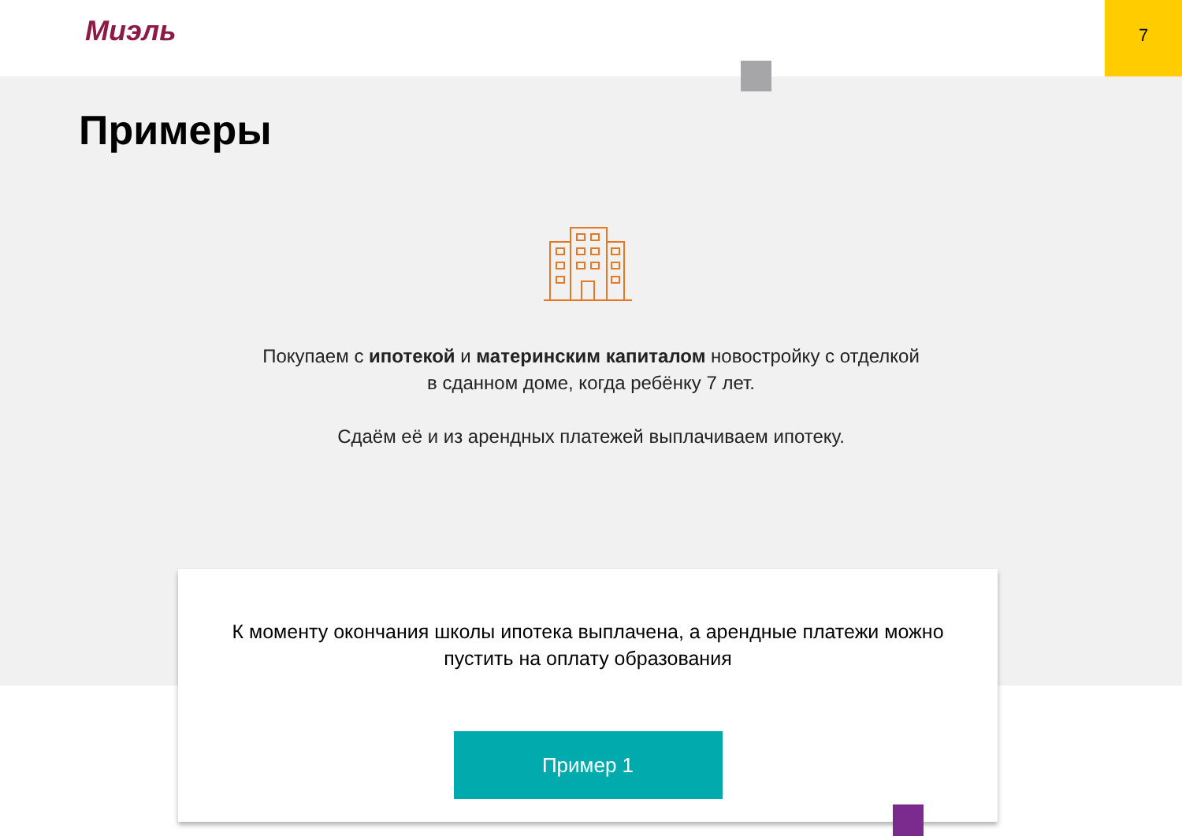Миэль
7
Примеры
Покупаем с ипотекой и материнским капиталом новостройку с отделкой
в сданном доме, когда ребёнку 7 лет.
Сдаём её и из арендных платежей выплачиваем ипотеку.
К моменту окончания школы ипотека выплачена, а арендные платежи можно пустить на оплату образования
Пример 1